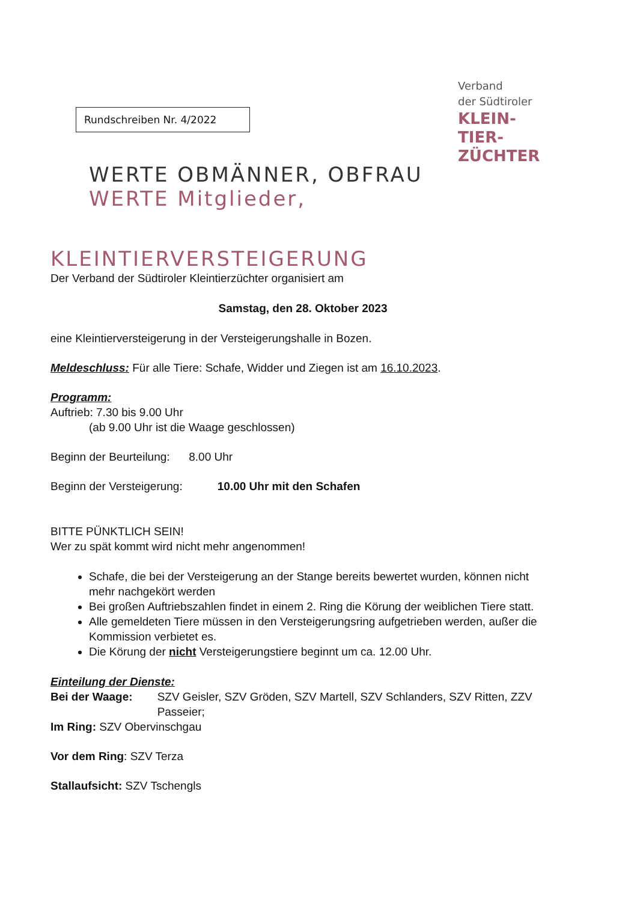Rundschreiben Nr. 4/2022
Verband
der Südtiroler
KLEIN-
TIER-
ZÜCHTER
WERTE OBMÄNNER, OBFRAU
WERTE Mitglieder,
KLEINTIERVERSTEIGERUNG
Der Verband der Südtiroler Kleintierzüchter organisiert am
Samstag, den 28. Oktober 2023
eine Kleintierversteigerung in der Versteigerungshalle in Bozen.
Meldeschluss: Für alle Tiere: Schafe, Widder und Ziegen ist am 16.10.2023.
Programm:
Auftrieb: 7.30 bis 9.00 Uhr
(ab 9.00 Uhr ist die Waage geschlossen)
Beginn der Beurteilung: 8.00 Uhr
Beginn der Versteigerung: 10.00 Uhr mit den Schafen
BITTE PÜNKTLICH SEIN!
Wer zu spät kommt wird nicht mehr angenommen!
Schafe, die bei der Versteigerung an der Stange bereits bewertet wurden, können nicht mehr nachgekört werden
Bei großen Auftriebszahlen findet in einem 2. Ring die Körung der weiblichen Tiere statt.
Alle gemeldeten Tiere müssen in den Versteigerungsring aufgetrieben werden, außer die Kommission verbietet es.
Die Körung der nicht Versteigerungstiere beginnt um ca. 12.00 Uhr.
Einteilung der Dienste:
Bei der Waage: SZV Geisler, SZV Gröden, SZV Martell, SZV Schlanders, SZV Ritten, ZZV Passeier;
Im Ring: SZV Obervinschgau
Vor dem Ring: SZV Terza
Stallaufsicht: SZV Tschengls